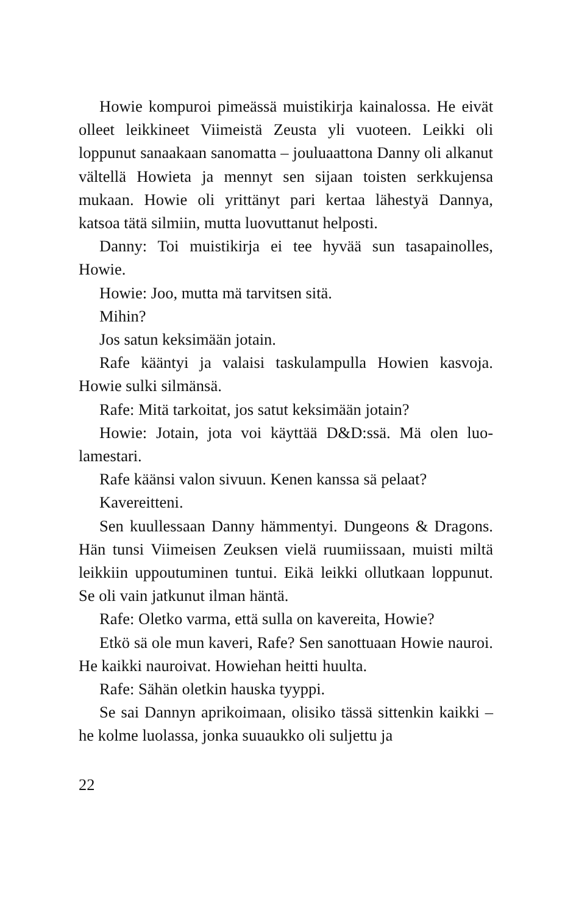Howie kompuroi pimeässä muistikirja kainalossa. He eivät olleet leikkineet Viimeistä Zeusta yli vuoteen. Leikki oli loppunut sanaakaan sanomatta – jouluaattona Danny oli alkanut vältellä Howieta ja mennyt sen sijaan toisten serk­kujensa mukaan. Howie oli yrittänyt pari kertaa lähestyä Dannya, katsoa tätä silmiin, mutta luovuttanut helposti.
Danny: Toi muistikirja ei tee hyvää sun tasapainolles, Howie.
Howie: Joo, mutta mä tarvitsen sitä.
Mihin?
Jos satun keksimään jotain.
Rafe kääntyi ja valaisi taskulampulla Howien kasvoja. Howie sulki silmänsä.
Rafe: Mitä tarkoitat, jos satut keksimään jotain?
Howie: Jotain, jota voi käyttää D&D:ssä. Mä olen luo­lamestari.
Rafe käänsi valon sivuun. Kenen kanssa sä pelaat?
Kavereitteni.
Sen kuullessaan Danny hämmentyi. Dungeons & Dra­gons. Hän tunsi Viimeisen Zeuksen vielä ruumiissaan, muisti miltä leikkiin uppoutuminen tuntui. Eikä leikki ollutkaan loppunut. Se oli vain jatkunut ilman häntä.
Rafe: Oletko varma, että sulla on kavereita, Howie?
Etkö sä ole mun kaveri, Rafe? Sen sanottuaan Howie nauroi. He kaikki nauroivat. Howiehan heitti huulta.
Rafe: Sähän oletkin hauska tyyppi.
Se sai Dannyn aprikoimaan, olisiko tässä sittenkin kaikki – he kolme luolassa, jonka suuaukko oli suljettu ja
22